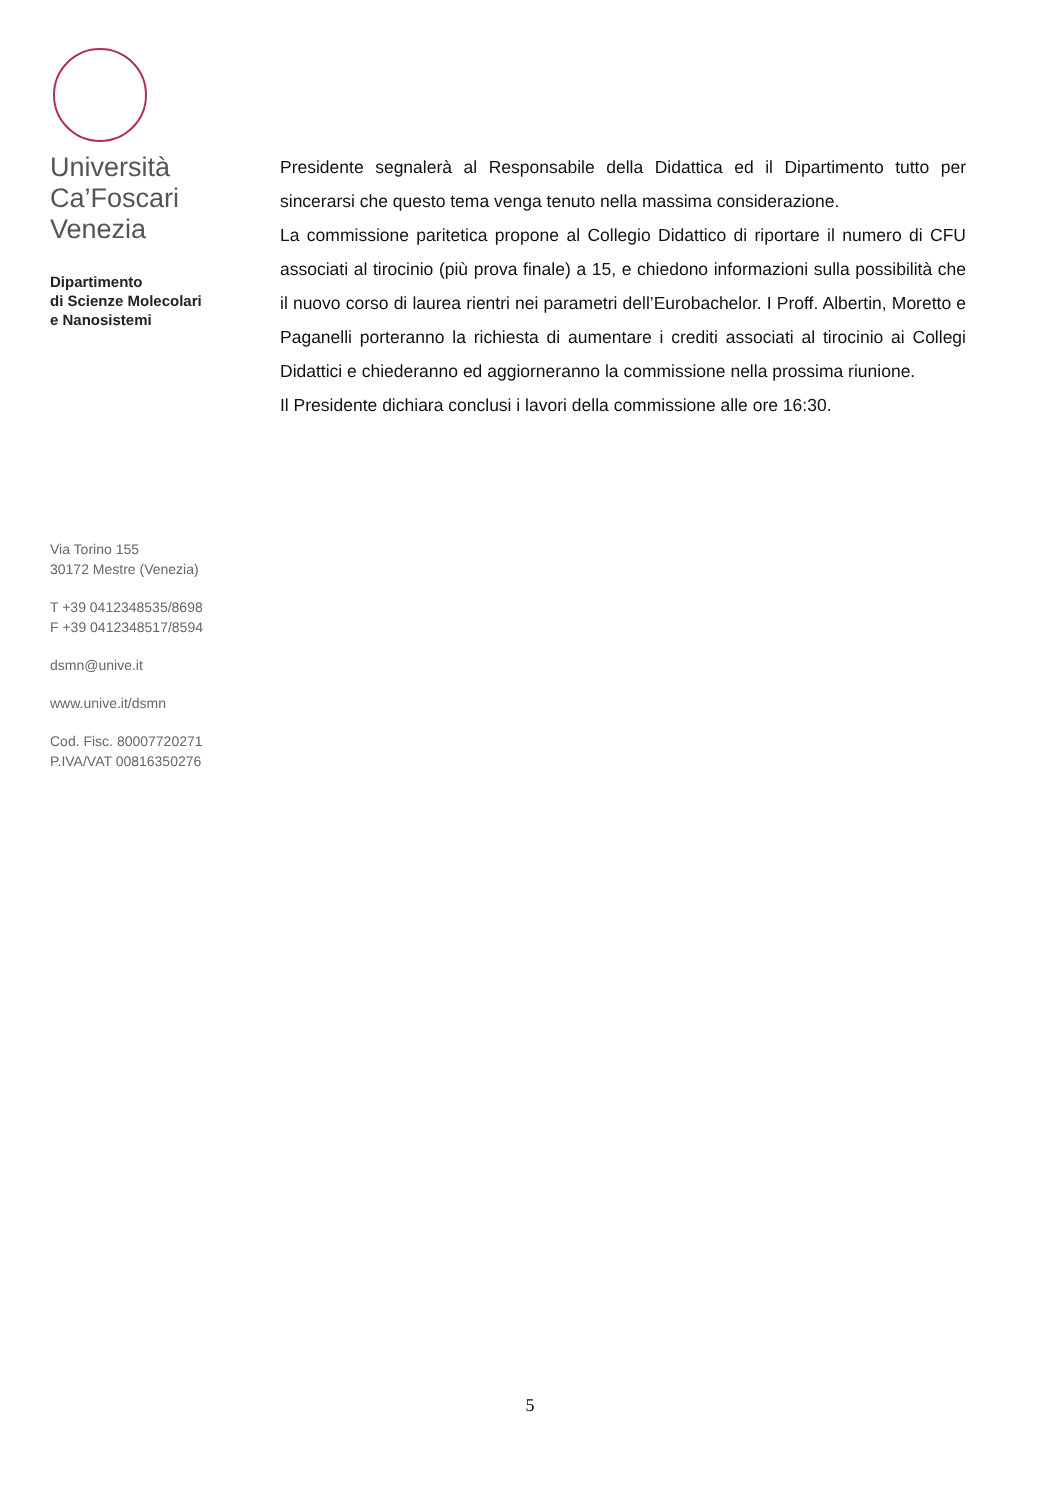Università
Ca’Foscari
Venezia
Dipartimento
di Scienze Molecolari
e Nanosistemi
Via Torino 155
30172 Mestre (Venezia)
T +39 0412348535/8698
F +39 0412348517/8594
dsmn@unive.it
www.unive.it/dsmn
Cod. Fisc. 80007720271
P.IVA/VAT 00816350276
Presidente segnalerà al Responsabile della Didattica ed il Dipartimento tutto per sincerarsi che questo tema venga tenuto nella massima considerazione.
La commissione paritetica propone al Collegio Didattico di riportare il numero di CFU associati al tirocinio (più prova finale) a 15, e chiedono informazioni sulla possibilità che il nuovo corso di laurea rientri nei parametri dell’Eurobachelor. I Proff. Albertin, Moretto e Paganelli porteranno la richiesta di aumentare i crediti associati al tirocinio ai Collegi Didattici e chiederanno ed aggiorneranno la commissione nella prossima riunione.
Il Presidente dichiara conclusi i lavori della commissione alle ore 16:30.
5